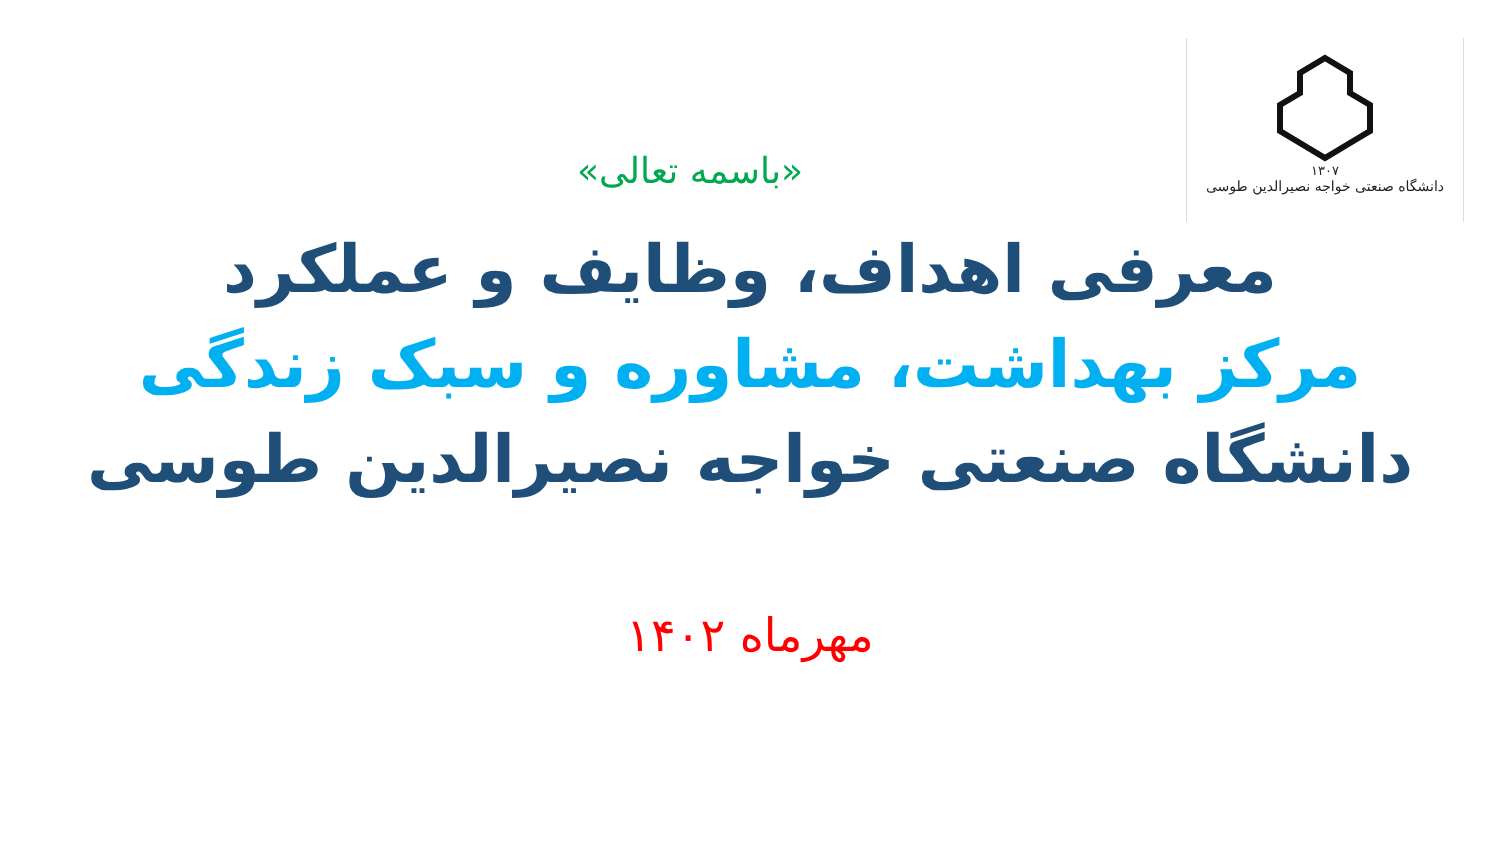۱۳۰۷
دانشگاه صنعتی خواجه نصیرالدین طوسی
«باسمه تعالی»
معرفی اهداف، وظایف و عملکرد
مرکز بهداشت، مشاوره و سبک زندگی
دانشگاه صنعتی خواجه نصیرالدین طوسی
مهرماه ۱۴۰۲